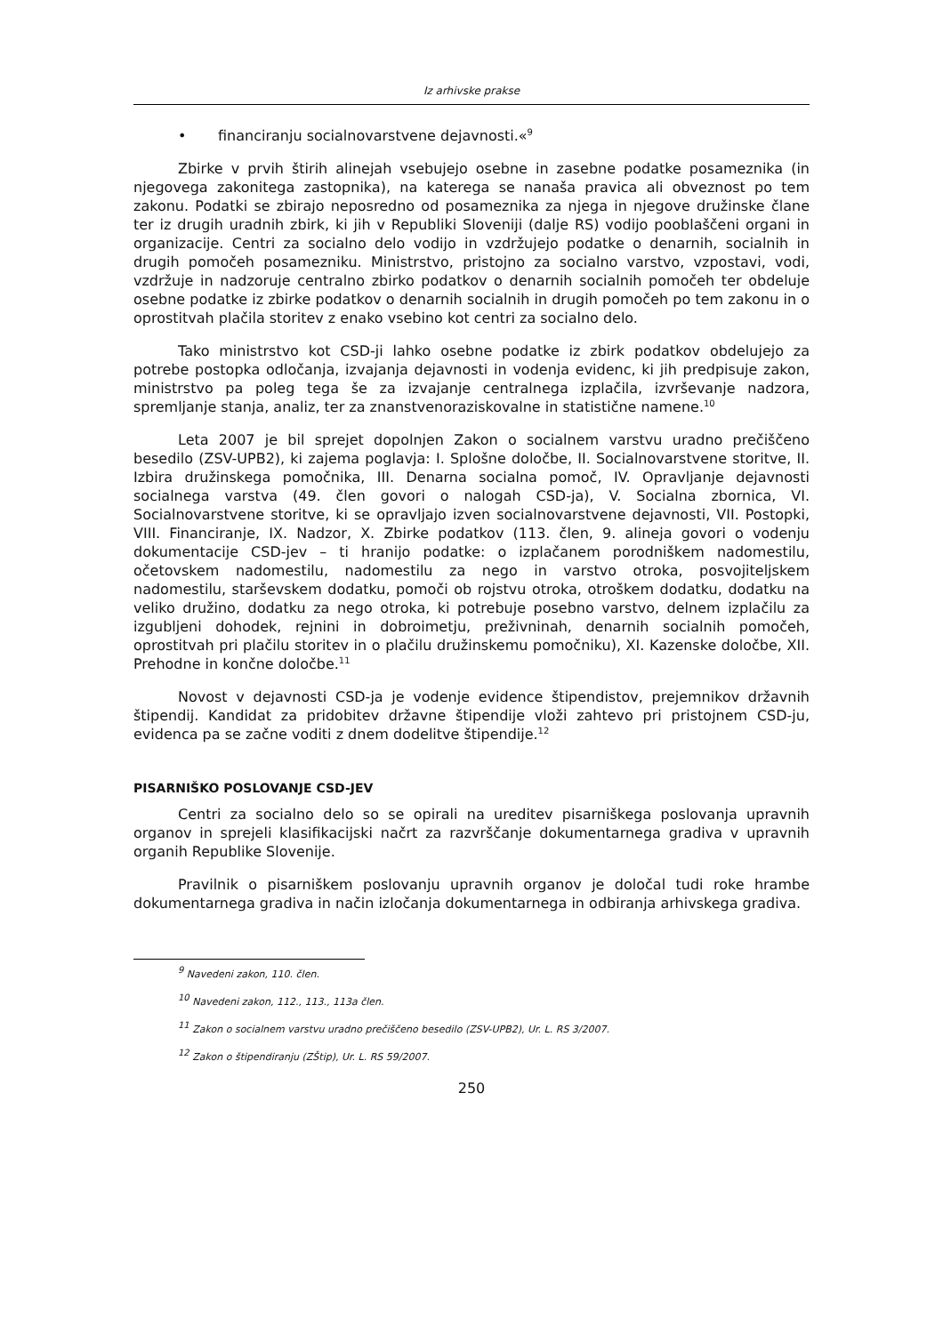Iz arhivske prakse
• financiranju socialnovarstvene dejavnosti.«<sup>9</sup>
Zbirke v prvih štirih alinejah vsebujejo osebne in zasebne podatke posameznika (in njegovega zakonitega zastopnika), na katerega se nanaša pravica ali obveznost po tem zakonu. Podatki se zbirajo neposredno od posameznika za njega in njegove družinske člane ter iz drugih uradnih zbirk, ki jih v Republiki Sloveniji (dalje RS) vodijo pooblaščeni organi in organizacije. Centri za socialno delo vodijo in vzdržujejo podatke o denarnih, socialnih in drugih pomočeh posamezniku. Ministrstvo, pristojno za socialno varstvo, vzpostavi, vodi, vzdržuje in nadzoruje centralno zbirko podatkov o denarnih socialnih pomočeh ter obdeluje osebne podatke iz zbirke podatkov o denarnih socialnih in drugih pomočeh po tem zakonu in o oprostitvah plačila storitev z enako vsebino kot centri za socialno delo.
Tako ministrstvo kot CSD-ji lahko osebne podatke iz zbirk podatkov obdelujejo za potrebe postopka odločanja, izvajanja dejavnosti in vodenja evidenc, ki jih predpisuje zakon, ministrstvo pa poleg tega še za izvajanje centralnega izplačila, izvrševanje nadzora, spremljanje stanja, analiz, ter za znanstvenoraziskovalne in statistične namene.<sup>10</sup>
Leta 2007 je bil sprejet dopolnjen Zakon o socialnem varstvu uradno prečiščeno besedilo (ZSV-UPB2), ki zajema poglavja: I. Splošne določbe, II. Socialnovarstvene storitve, II. Izbira družinskega pomočnika, III. Denarna socialna pomoč, IV. Opravljanje dejavnosti socialnega varstva (49. člen govori o nalogah CSD-ja), V. Socialna zbornica, VI. Socialnovarstvene storitve, ki se opravljajo izven socialnovarstvene dejavnosti, VII. Postopki, VIII. Financiranje, IX. Nadzor, X. Zbirke podatkov (113. člen, 9. alineja govori o vodenju dokumentacije CSD-jev – ti hranijo podatke: o izplačanem porodniškem nadomestilu, očetovskem nadomestilu, nadomestilu za nego in varstvo otroka, posvojiteljskem nadomestilu, starševskem dodatku, pomoči ob rojstvu otroka, otroškem dodatku, dodatku na veliko družino, dodatku za nego otroka, ki potrebuje posebno varstvo, delnem izplačilu za izgubljeni dohodek, rejnini in dobroimetju, preživninah, denarnih socialnih pomočeh, oprostitvah pri plačilu storitev in o plačilu družinskemu pomočniku), XI. Kazenske določbe, XII. Prehodne in končne določbe.<sup>11</sup>
Novost v dejavnosti CSD-ja je vodenje evidence štipendistov, prejemnikov državnih štipendij. Kandidat za pridobitev državne štipendije vloži zahtevo pri pristojnem CSD-ju, evidenca pa se začne voditi z dnem dodelitve štipendije.<sup>12</sup>
PISARNIŠKO POSLOVANJE CSD-JEV
Centri za socialno delo so se opirali na ureditev pisarniškega poslovanja upravnih organov in sprejeli klasifikacijski načrt za razvrščanje dokumentarnega gradiva v upravnih organih Republike Slovenije.
Pravilnik o pisarniškem poslovanju upravnih organov je določal tudi roke hrambe dokumentarnega gradiva in način izločanja dokumentarnega in odbiranja arhivskega gradiva.
<sup>9</sup> Navedeni zakon, 110. člen.
<sup>10</sup> Navedeni zakon, 112., 113., 113a člen.
<sup>11</sup> Zakon o socialnem varstvu uradno prečiščeno besedilo (ZSV-UPB2), Ur. L. RS 3/2007.
<sup>12</sup> Zakon o štipendiranju (ZŠtip), Ur. L. RS 59/2007.
250